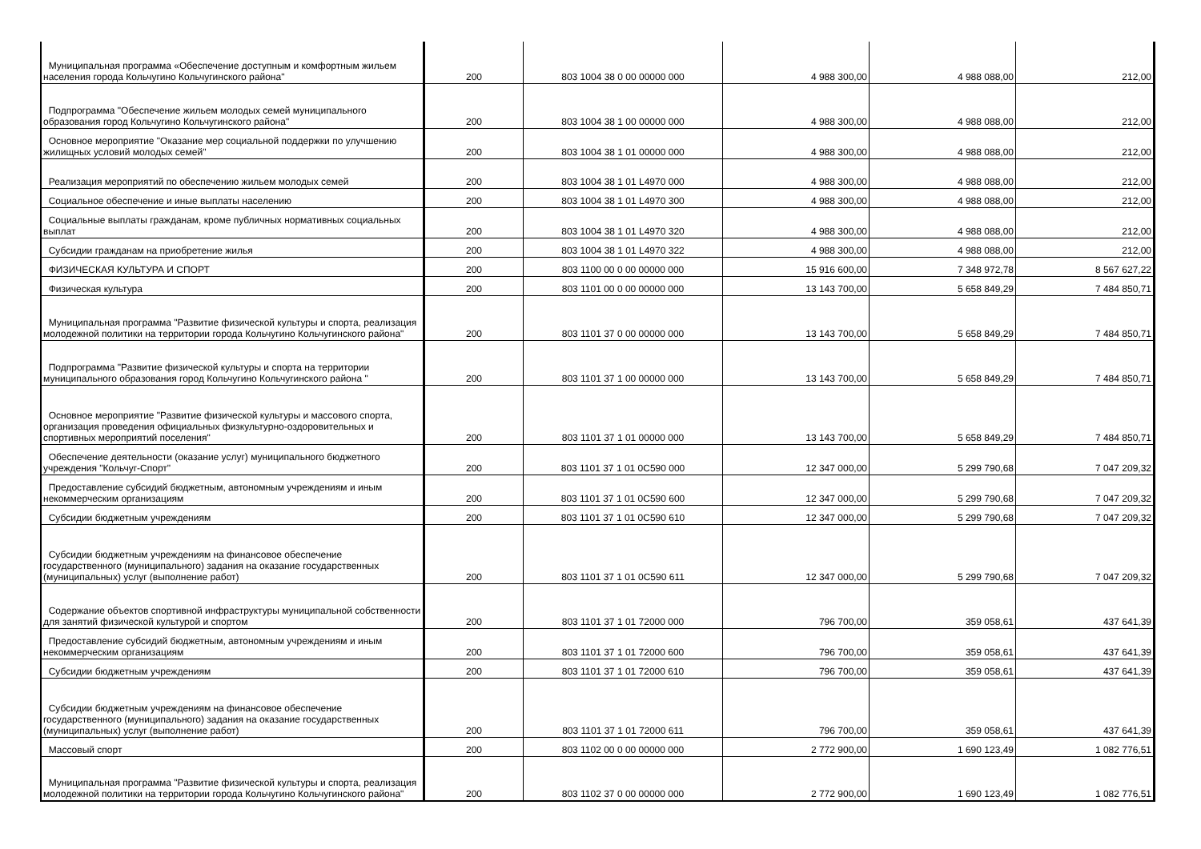| Муниципальная программа «Обеспечение доступным и комфортным жильем населения города Кольчугино Кольчугинского района" | 200 | 803 1004 38 0 00 00000 000 | 4 988 300,00 | 4 988 088,00 | 212,00 |
| Подпрограмма "Обеспечение жильем молодых семей муниципального образования город Кольчугино Кольчугинского района" | 200 | 803 1004 38 1 00 00000 000 | 4 988 300,00 | 4 988 088,00 | 212,00 |
| Основное мероприятие "Оказание мер социальной поддержки по улучшению жилищных условий молодых семей" | 200 | 803 1004 38 1 01 00000 000 | 4 988 300,00 | 4 988 088,00 | 212,00 |
| Реализация мероприятий по обеспечению жильем молодых семей | 200 | 803 1004 38 1 01 L4970 000 | 4 988 300,00 | 4 988 088,00 | 212,00 |
| Социальное обеспечение и иные выплаты населению | 200 | 803 1004 38 1 01 L4970 300 | 4 988 300,00 | 4 988 088,00 | 212,00 |
| Социальные выплаты гражданам, кроме публичных нормативных социальных выплат | 200 | 803 1004 38 1 01 L4970 320 | 4 988 300,00 | 4 988 088,00 | 212,00 |
| Субсидии гражданам на приобретение жилья | 200 | 803 1004 38 1 01 L4970 322 | 4 988 300,00 | 4 988 088,00 | 212,00 |
| ФИЗИЧЕСКАЯ КУЛЬТУРА И СПОРТ | 200 | 803 1100 00 0 00 00000 000 | 15 916 600,00 | 7 348 972,78 | 8 567 627,22 |
| Физическая культура | 200 | 803 1101 00 0 00 00000 000 | 13 143 700,00 | 5 658 849,29 | 7 484 850,71 |
| Муниципальная программа "Развитие физической культуры и спорта, реализация молодежной политики на территории города Кольчугино Кольчугинского района" | 200 | 803 1101 37 0 00 00000 000 | 13 143 700,00 | 5 658 849,29 | 7 484 850,71 |
| Подпрограмма "Развитие физической культуры и спорта на территории муниципального образования город Кольчугино Кольчугинского района " | 200 | 803 1101 37 1 00 00000 000 | 13 143 700,00 | 5 658 849,29 | 7 484 850,71 |
| Основное мероприятие "Развитие физической культуры и массового спорта, организация проведения официальных физкультурно-оздоровительных и спортивных мероприятий поселения" | 200 | 803 1101 37 1 01 00000 000 | 13 143 700,00 | 5 658 849,29 | 7 484 850,71 |
| Обеспечение деятельности (оказание услуг) муниципального бюджетного учреждения "Кольчуг-Спорт" | 200 | 803 1101 37 1 01 0С590 000 | 12 347 000,00 | 5 299 790,68 | 7 047 209,32 |
| Предоставление субсидий бюджетным, автономным учреждениям и иным некоммерческим организациям | 200 | 803 1101 37 1 01 0С590 600 | 12 347 000,00 | 5 299 790,68 | 7 047 209,32 |
| Субсидии бюджетным учреждениям | 200 | 803 1101 37 1 01 0С590 610 | 12 347 000,00 | 5 299 790,68 | 7 047 209,32 |
| Субсидии бюджетным учреждениям на финансовое обеспечение государственного (муниципального) задания на оказание государственных (муниципальных) услуг (выполнение работ) | 200 | 803 1101 37 1 01 0С590 611 | 12 347 000,00 | 5 299 790,68 | 7 047 209,32 |
| Содержание объектов спортивной инфраструктуры муниципальной собственности для занятий физической культурой и спортом | 200 | 803 1101 37 1 01 72000 000 | 796 700,00 | 359 058,61 | 437 641,39 |
| Предоставление субсидий бюджетным, автономным учреждениям и иным некоммерческим организациям | 200 | 803 1101 37 1 01 72000 600 | 796 700,00 | 359 058,61 | 437 641,39 |
| Субсидии бюджетным учреждениям | 200 | 803 1101 37 1 01 72000 610 | 796 700,00 | 359 058,61 | 437 641,39 |
| Субсидии бюджетным учреждениям на финансовое обеспечение государственного (муниципального) задания на оказание государственных (муниципальных) услуг (выполнение работ) | 200 | 803 1101 37 1 01 72000 611 | 796 700,00 | 359 058,61 | 437 641,39 |
| Массовый спорт | 200 | 803 1102 00 0 00 00000 000 | 2 772 900,00 | 1 690 123,49 | 1 082 776,51 |
| Муниципальная программа "Развитие физической культуры и спорта, реализация молодежной политики на территории города Кольчугино Кольчугинского района" | 200 | 803 1102 37 0 00 00000 000 | 2 772 900,00 | 1 690 123,49 | 1 082 776,51 |